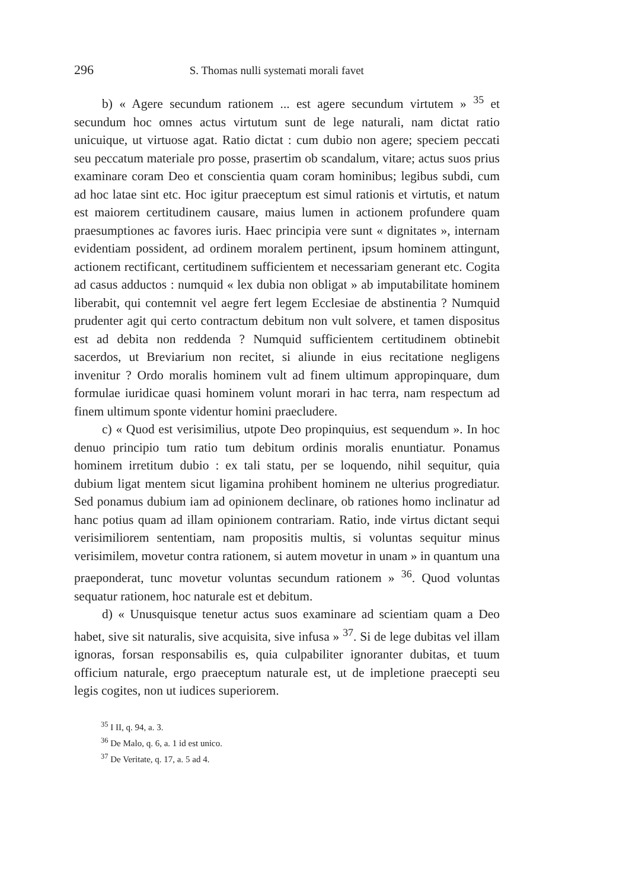296 S. Thomas nulli systemati morali favet
b) « Agere secundum rationem ... est agere secundum virtutem » <sup>35</sup> et secundum hoc omnes actus virtutum sunt de lege naturali, nam dictat ratio unicuique, ut virtuose agat. Ratio dictat : cum dubio non agere; speciem peccati seu peccatum materiale pro posse, prasertim ob scandalum, vitare; actus suos prius examinare coram Deo et conscientia quam coram hominibus; legibus subdi, cum ad hoc latae sint etc. Hoc igitur praeceptum est simul rationis et virtutis, et natum est maiorem certitudinem causare, maius lumen in actionem profundere quam praesumptiones ac favores iuris. Haec principia vere sunt « dignitates », internam evidentiam possident, ad ordinem moralem pertinent, ipsum hominem attingunt, actionem rectificant, certitudinem sufficientem et necessariam generant etc. Cogita ad casus adductos : numquid « lex dubia non obligat » ab imputabilitate hominem liberabit, qui contemnit vel aegre fert legem Ecclesiae de abstinentia ? Numquid prudenter agit qui certo contractum debitum non vult solvere, et tamen dispositus est ad debita non reddenda ? Numquid sufficientem certitudinem obtinebit sacerdos, ut Breviarium non recitet, si aliunde in eius recitatione negligens invenitur ? Ordo moralis hominem vult ad finem ultimum appropinquare, dum formulae iuridicae quasi hominem volunt morari in hac terra, nam respectum ad finem ultimum sponte videntur homini praecludere.
c) « Quod est verisimilius, utpote Deo propinquius, est sequendum ». In hoc denuo principio tum ratio tum debitum ordinis moralis enuntiatur. Ponamus hominem irretitum dubio : ex tali statu, per se loquendo, nihil sequitur, quia dubium ligat mentem sicut ligamina prohibent hominem ne ulterius progrediatur. Sed ponamus dubium iam ad opinionem declinare, ob rationes homo inclinatur ad hanc potius quam ad illam opinionem contrariam. Ratio, inde virtus dictant sequi verisimiliorem sententiam, nam propositis multis, si voluntas sequitur minus verisimilem, movetur contra rationem, si autem movetur in unam » in quantum una praeponderat, tunc movetur voluntas secundum rationem » <sup>36</sup>. Quod voluntas sequatur rationem, hoc naturale est et debitum.
d) « Unusquisque tenetur actus suos examinare ad scientiam quam a Deo habet, sive sit naturalis, sive acquisita, sive infusa » <sup>37</sup>. Si de lege dubitas vel illam ignoras, forsan responsabilis es, quia culpabiliter ignoranter dubitas, et tuum officium naturale, ergo praeceptum naturale est, ut de impletione praecepti seu legis cogites, non ut iudices superiorem.
<sup>35</sup> I II, q. 94, a. 3.
<sup>36</sup> De Malo, q. 6, a. 1 id est unico.
<sup>37</sup> De Veritate, q. 17, a. 5 ad 4.